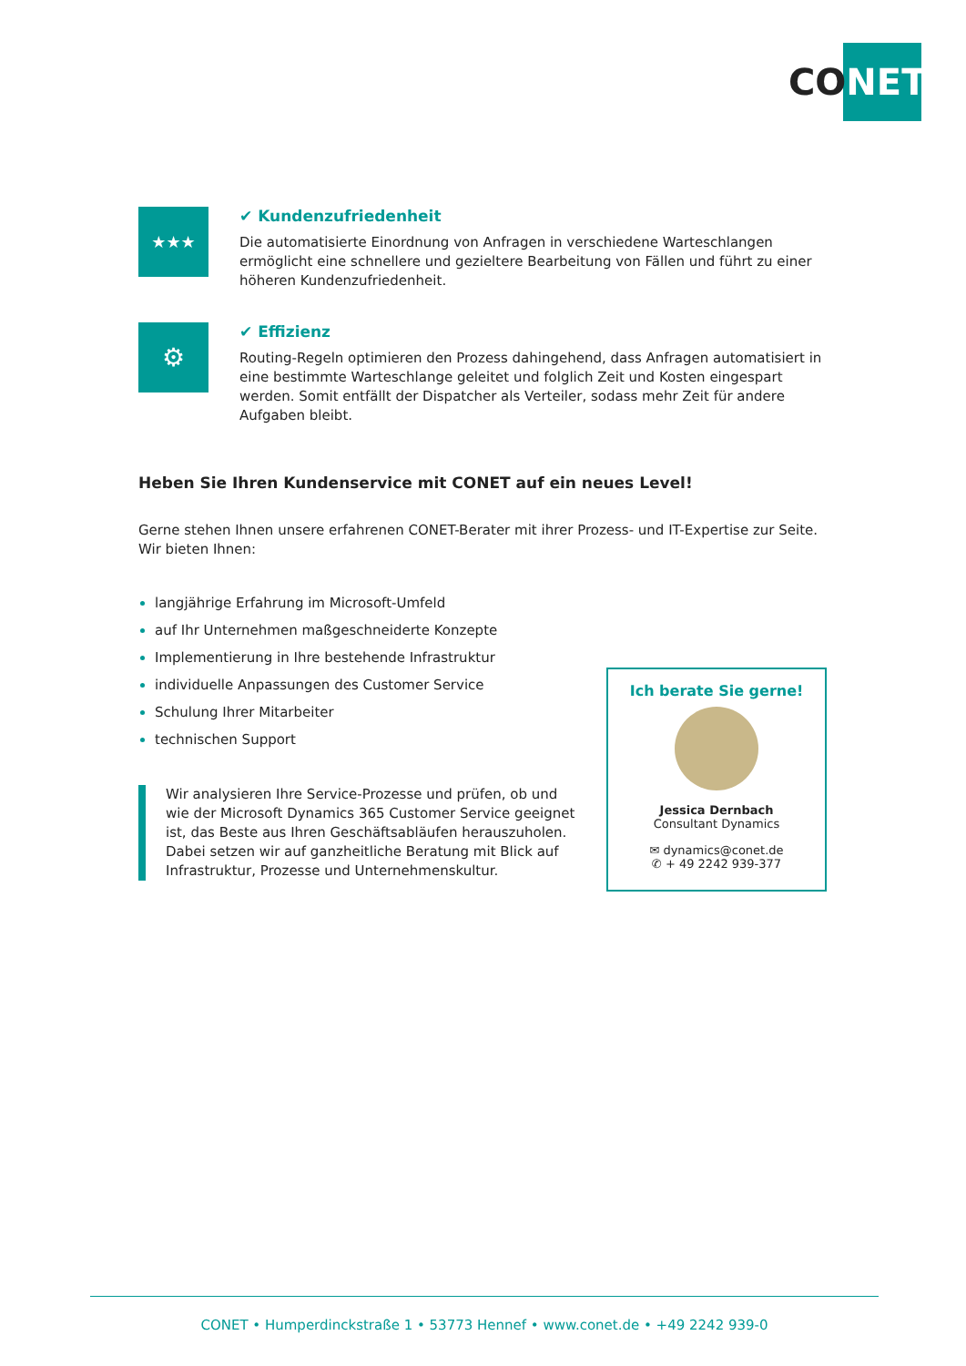CO NET
★★★
✔ Kundenzufriedenheit
Die automatisierte Einordnung von Anfragen in verschiedene Warteschlangen ermöglicht eine schnellere und gezieltere Bearbeitung von Fällen und führt zu einer höheren Kundenzufriedenheit.
⚙
✔ Effizienz
Routing-Regeln optimieren den Prozess dahingehend, dass Anfragen automatisiert in eine bestimmte Warteschlange geleitet und folglich Zeit und Kosten eingespart werden. Somit entfällt der Dispatcher als Verteiler, sodass mehr Zeit für andere Aufgaben bleibt.
Heben Sie Ihren Kundenservice mit CONET auf ein neues Level!
Gerne stehen Ihnen unsere erfahrenen CONET-Berater mit ihrer Prozess- und IT-Expertise zur Seite.
Wir bieten Ihnen:
langjährige Erfahrung im Microsoft-Umfeld
auf Ihr Unternehmen maßgeschneiderte Konzepte
Implementierung in Ihre bestehende Infrastruktur
individuelle Anpassungen des Customer Service
Schulung Ihrer Mitarbeiter
technischen Support
Wir analysieren Ihre Service-Prozesse und prüfen, ob und wie der Microsoft Dynamics 365 Customer Service geeignet ist, das Beste aus Ihren Geschäftsabläufen herauszuholen. Dabei setzen wir auf ganzheitliche Beratung mit Blick auf Infrastruktur, Prozesse und Unternehmenskultur.
Ich berate Sie gerne!
Jessica Dernbach
Consultant Dynamics
✉ dynamics@conet.de
✆ + 49 2242 939-377
CONET • Humperdinckstraße 1 • 53773 Hennef • www.conet.de • +49 2242 939-0